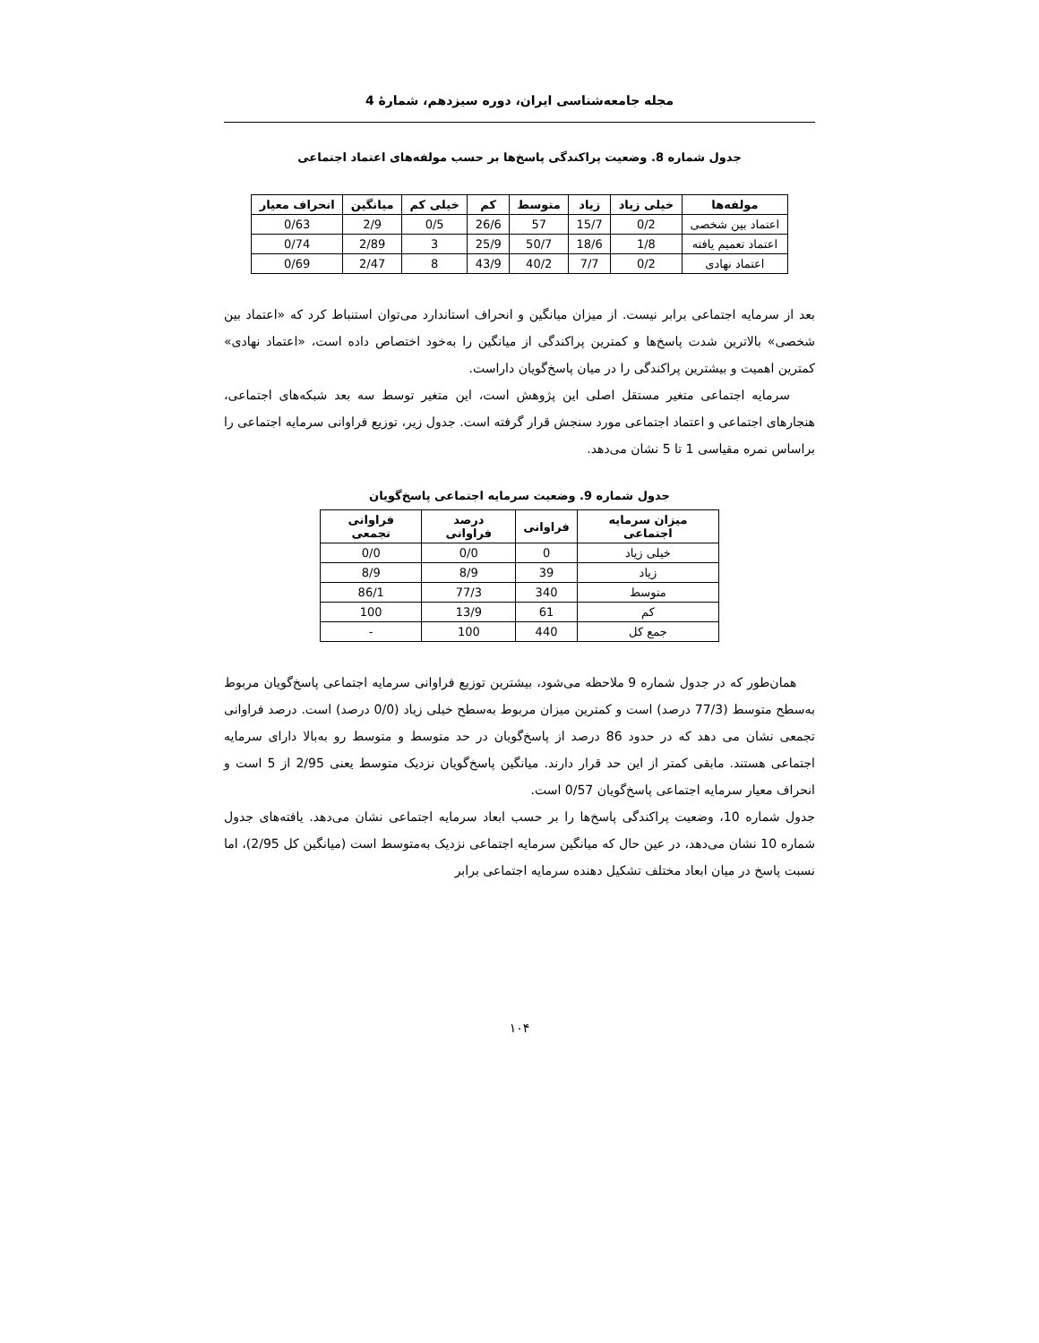مجله جامعه‌شناسی ایران، دوره سیزدهم، شمارهٔ 4
جدول شماره 8. وضعیت پراکندگی پاسخ‌ها بر حسب مولفه‌های اعتماد اجتماعی
| مولفه‌ها | خیلی زیاد | زیاد | متوسط | کم | خیلی کم | میانگین | انحراف معیار |
| --- | --- | --- | --- | --- | --- | --- | --- |
| اعتماد بین شخصی | 0/2 | 15/7 | 57 | 26/6 | 0/5 | 2/9 | 0/63 |
| اعتماد تعمیم یافته | 1/8 | 18/6 | 50/7 | 25/9 | 3 | 2/89 | 0/74 |
| اعتماد نهادی | 0/2 | 7/7 | 40/2 | 43/9 | 8 | 2/47 | 0/69 |
بعد از سرمایه اجتماعی برابر نیست. از میزان میانگین و انحراف استاندارد می‌توان استنباط کرد که «اعتماد بین شخصی» بالاترین شدت پاسخ‌ها و کمترین پراکندگی از میانگین را به‌خود اختصاص داده است، «اعتماد نهادی» کمترین اهمیت و بیشترین پراکندگی را در میان پاسخ‌گویان داراست.
سرمایه اجتماعی متغیر مستقل اصلی این پژوهش است، این متغیر توسط سه بعد شبکه‌های اجتماعی، هنجارهای اجتماعی و اعتماد اجتماعی مورد سنجش قرار گرفته است. جدول زیر، توزیع فراوانی سرمایه اجتماعی را براساس نمره مقیاسی 1 تا 5 نشان می‌دهد.
جدول شماره 9. وضعیت سرمایه اجتماعی پاسخ‌گویان
| میزان سرمایه اجتماعی | فراوانی | درصد فراوانی | فراوانی تجمعی |
| --- | --- | --- | --- |
| خیلی زیاد | 0 | 0/0 | 0/0 |
| زیاد | 39 | 8/9 | 8/9 |
| متوسط | 340 | 77/3 | 86/1 |
| کم | 61 | 13/9 | 100 |
| جمع کل | 440 | 100 | - |
همان‌طور که در جدول شماره 9 ملاحظه می‌شود، بیشترین توزیع فراوانی سرمایه اجتماعی پاسخ‌گویان مربوط به‌سطح متوسط (77/3 درصد) است و کمترین میزان مربوط به‌سطح خیلی زیاد (0/0 درصد) است. درصد فراوانی تجمعی نشان می دهد که در حدود 86 درصد از پاسخ‌گویان در حد متوسط و متوسط رو به‌بالا دارای سرمایه اجتماعی هستند. مابقی کمتر از این حد قرار دارند. میانگین پاسخ‌گویان نزدیک متوسط یعنی 2/95 از 5 است و انحراف معیار سرمایه اجتماعی پاسخ‌گویان 0/57 است.
جدول شماره 10، وضعیت پراکندگی پاسخ‌ها را بر حسب ابعاد سرمایه اجتماعی نشان می‌دهد. یافته‌های جدول شماره 10 نشان می‌دهد، در عین حال که میانگین سرمایه اجتماعی نزدیک به‌متوسط است (میانگین کل 2/95)، اما نسبت پاسخ در میان ابعاد مختلف تشکیل دهنده سرمایه اجتماعی برابر
۱۰۴